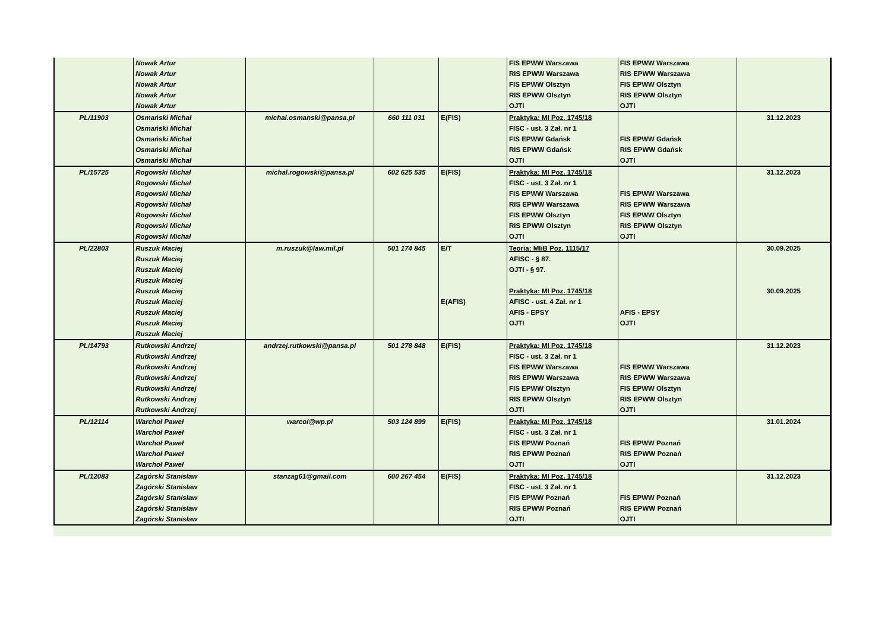| | Nowak Artur | | | | FIS EPWW Warszawa | FIS EPWW Warszawa | |
| | Nowak Artur | | | | RIS EPWW Warszawa | RIS EPWW Warszawa | |
| | Nowak Artur | | | | FIS EPWW Olsztyn | FIS EPWW Olsztyn | |
| | Nowak Artur | | | | RIS EPWW Olsztyn | RIS EPWW Olsztyn | |
| | Nowak Artur | | | | OJTI | OJTI | |
| PL/11903 | Osmański Michał | michal.osmanski@pansa.pl | 660 111 031 | E(FIS) | Praktyka: MI Poz. 1745/18 | | 31.12.2023 |
| | Osmański Michał | | | | FISC - ust. 3 Zał. nr 1 | | |
| | Osmański Michał | | | | FIS EPWW Gdańsk | FIS EPWW Gdańsk | |
| | Osmański Michał | | | | RIS EPWW Gdańsk | RIS EPWW Gdańsk | |
| | Osmański Michał | | | | OJTI | OJTI | |
| PL/15725 | Rogowski Michał | michal.rogowski@pansa.pl | 602 625 535 | E(FIS) | Praktyka: MI Poz. 1745/18 | | 31.12.2023 |
| | Rogowski Michał | | | | FISC - ust. 3 Zał. nr 1 | | |
| | Rogowski Michał | | | | FIS EPWW Warszawa | FIS EPWW Warszawa | |
| | Rogowski Michał | | | | RIS EPWW Warszawa | RIS EPWW Warszawa | |
| | Rogowski Michał | | | | FIS EPWW Olsztyn | FIS EPWW Olsztyn | |
| | Rogowski Michał | | | | RIS EPWW Olsztyn | RIS EPWW Olsztyn | |
| | Rogowski Michał | | | | OJTI | OJTI | |
| PL/22803 | Ruszuk Maciej | m.ruszuk@law.mil.pl | 501 174 845 | E/T | Teoria: MIiB Poz. 1115/17 | | 30.09.2025 |
| | Ruszuk Maciej | | | | AFISC - § 87. | | |
| | Ruszuk Maciej | | | | OJTI - § 97. | | |
| | Ruszuk Maciej | | | | | | |
| | Ruszuk Maciej | | | | Praktyka: MI Poz. 1745/18 | | 30.09.2025 |
| | Ruszuk Maciej | | | E(AFIS) | AFISC - ust. 4 Zał. nr 1 | | |
| | Ruszuk Maciej | | | | AFIS - EPSY | AFIS - EPSY | |
| | Ruszuk Maciej | | | | OJTI | OJTI | |
| | Ruszuk Maciej | | | | | | |
| PL/14793 | Rutkowski Andrzej | andrzej.rutkowski@pansa.pl | 501 278 848 | E(FIS) | Praktyka: MI Poz. 1745/18 | | 31.12.2023 |
| | Rutkowski Andrzej | | | | FISC - ust. 3 Zał. nr 1 | | |
| | Rutkowski Andrzej | | | | FIS EPWW Warszawa | FIS EPWW Warszawa | |
| | Rutkowski Andrzej | | | | RIS EPWW Warszawa | RIS EPWW Warszawa | |
| | Rutkowski Andrzej | | | | FIS EPWW Olsztyn | FIS EPWW Olsztyn | |
| | Rutkowski Andrzej | | | | RIS EPWW Olsztyn | RIS EPWW Olsztyn | |
| | Rutkowski Andrzej | | | | OJTI | OJTI | |
| PL/12114 | Warchoł Paweł | warcol@wp.pl | 503 124 899 | E(FIS) | Praktyka: MI Poz. 1745/18 | | 31.01.2024 |
| | Warchoł Paweł | | | | FISC - ust. 3 Zał. nr 1 | | |
| | Warchoł Paweł | | | | FIS EPWW Poznań | FIS EPWW Poznań | |
| | Warchoł Paweł | | | | RIS EPWW Poznań | RIS EPWW Poznań | |
| | Warchoł Paweł | | | | OJTI | OJTI | |
| PL/12083 | Zagórski Stanisław | stanzag61@gmail.com | 600 267 454 | E(FIS) | Praktyka: MI Poz. 1745/18 | | 31.12.2023 |
| | Zagórski Stanisław | | | | FISC - ust. 3 Zał. nr 1 | | |
| | Zagórski Stanisław | | | | FIS EPWW Poznań | FIS EPWW Poznań | |
| | Zagórski Stanisław | | | | RIS EPWW Poznań | RIS EPWW Poznań | |
| | Zagórski Stanisław | | | | OJTI | OJTI | |